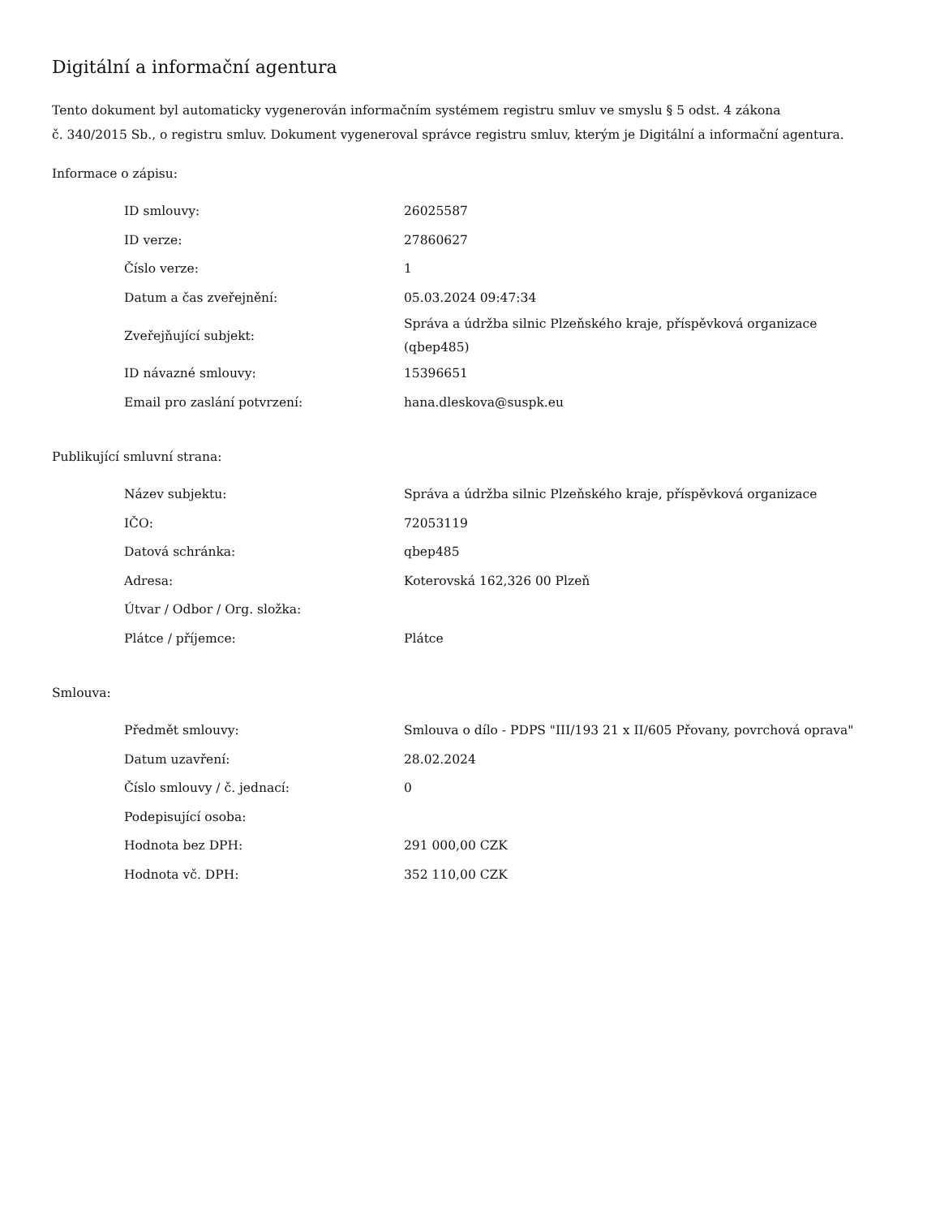Digitální a informační agentura
Tento dokument byl automaticky vygenerován informačním systémem registru smluv ve smyslu § 5 odst. 4 zákona
č. 340/2015 Sb., o registru smluv. Dokument vygeneroval správce registru smluv, kterým je Digitální a informační agentura.
Informace o zápisu:
| ID smlouvy: | 26025587 |
| ID verze: | 27860627 |
| Číslo verze: | 1 |
| Datum a čas zveřejnění: | 05.03.2024 09:47:34 |
| Zveřejňující subjekt: | Správa a údržba silnic Plzeňského kraje, příspěvková organizace (qbep485) |
| ID návazné smlouvy: | 15396651 |
| Email pro zaslání potvrzení: | hana.dleskova@suspk.eu |
Publikující smluvní strana:
| Název subjektu: | Správa a údržba silnic Plzeňského kraje, příspěvková organizace |
| IČO: | 72053119 |
| Datová schránka: | qbep485 |
| Adresa: | Koterovská 162,326 00 Plzeň |
| Útvar / Odbor / Org. složka: | |
| Plátce / příjemce: | Plátce |
Smlouva:
| Předmět smlouvy: | Smlouva o dílo - PDPS "III/193 21 x II/605 Přovany, povrchová oprava" |
| Datum uzavření: | 28.02.2024 |
| Číslo smlouvy / č. jednací: | 0 |
| Podepisující osoba: | |
| Hodnota bez DPH: | 291 000,00 CZK |
| Hodnota vč. DPH: | 352 110,00 CZK |